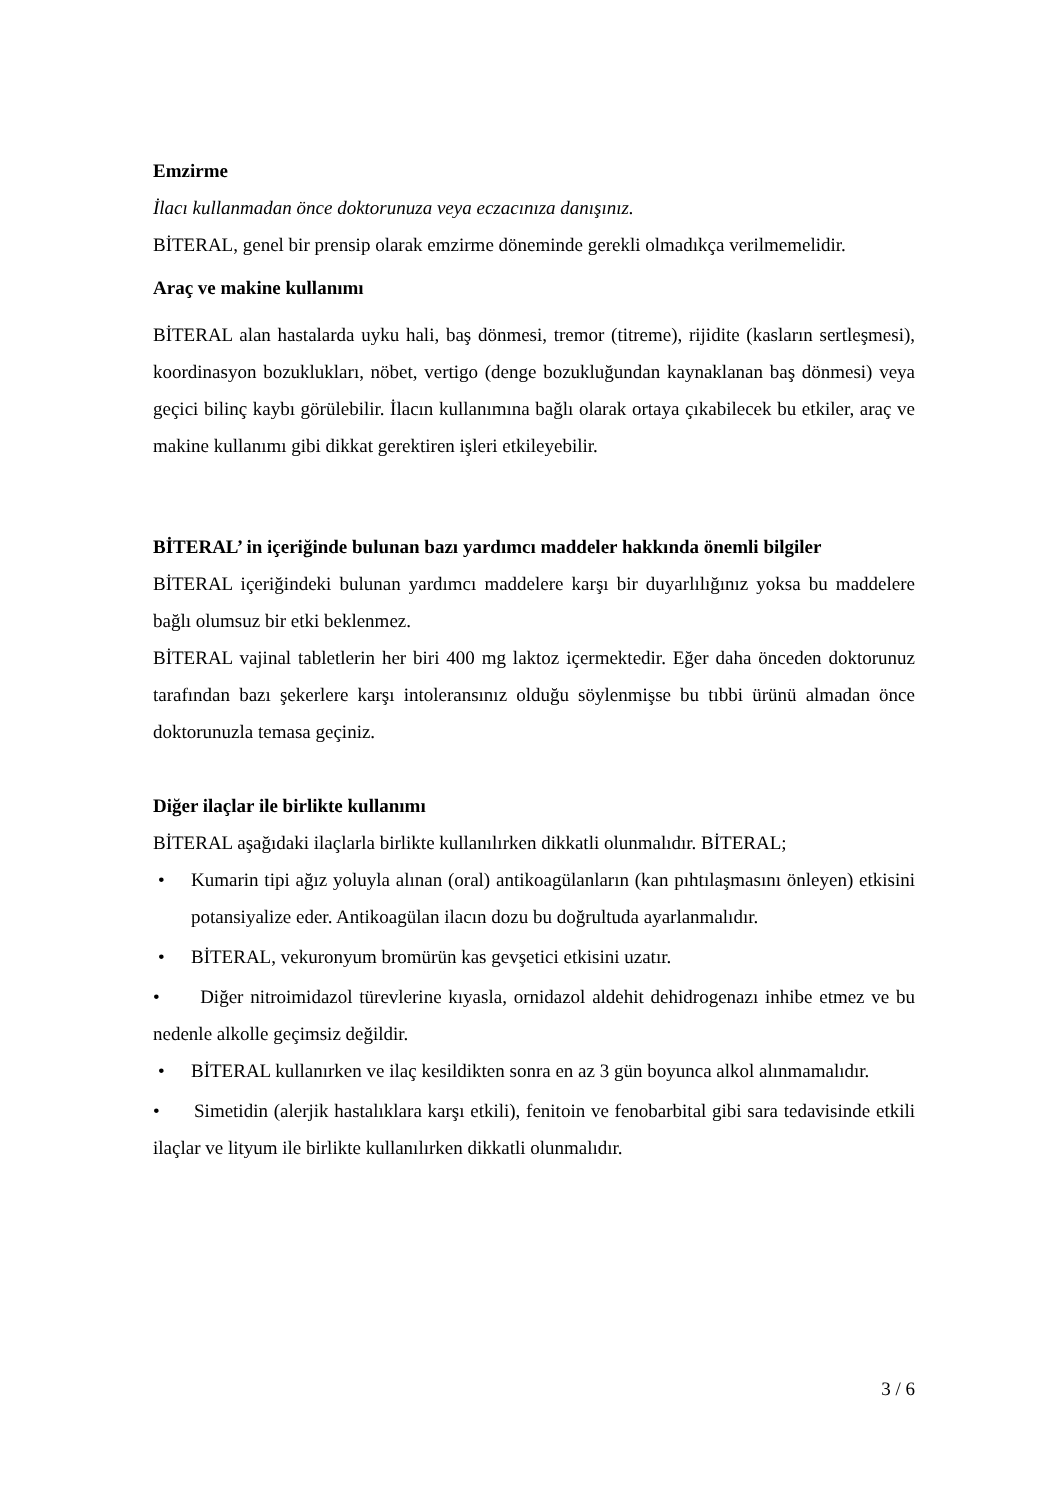Emzirme
İlacı kullanmadan önce doktorunuza veya eczacınıza danışınız.
BİTERAL, genel bir prensip olarak emzirme döneminde gerekli olmadıkça verilmemelidir.
Araç ve makine kullanımı
BİTERAL alan hastalarda uyku hali, baş dönmesi, tremor (titreme), rijidite (kasların sertleşmesi), koordinasyon bozuklukları, nöbet, vertigo (denge bozukluğundan kaynaklanan baş dönmesi) veya geçici bilinç kaybı görülebilir. İlacın kullanımına bağlı olarak ortaya çıkabilecek bu etkiler, araç ve makine kullanımı gibi dikkat gerektiren işleri etkileyebilir.
BİTERAL’ in içeriğinde bulunan bazı yardımcı maddeler hakkında önemli bilgiler
BİTERAL içeriğindeki bulunan yardımcı maddelere karşı bir duyarlılığınız yoksa bu maddelere bağlı olumsuz bir etki beklenmez.
BİTERAL vajinal tabletlerin her biri 400 mg laktoz içermektedir. Eğer daha önceden doktorunuz tarafından bazı şekerlere karşı intoleransınız olduğu söylenmişse bu tıbbi ürünü almadan önce doktorunuzla temasa geçiniz.
Diğer ilaçlar ile birlikte kullanımı
BİTERAL aşağıdaki ilaçlarla birlikte kullanılırken dikkatli olunmalıdır. BİTERAL;
• Kumarin tipi ağız yoluyla alınan (oral) antikoagülanların (kan pıhtılaşmasını önleyen) etkisini potansiyalize eder. Antikoagülan ilacın dozu bu doğrultuda ayarlanmalıdır.
• BİTERAL, vekuronyum bromürün kas gevşetici etkisini uzatır.
• Diğer nitroimidazol türevlerine kıyasla, ornidazol aldehit dehidrogenazı inhibe etmez ve bu nedenle alkolle geçimsiz değildir.
• BİTERAL kullanırken ve ilaç kesildikten sonra en az 3 gün boyunca alkol alınmamalıdır.
• Simetidin (alerjik hastalıklara karşı etkili), fenitoin ve fenobarbital gibi sara tedavisinde etkili ilaçlar ve lityum ile birlikte kullanılırken dikkatli olunmalıdır.
3 / 6